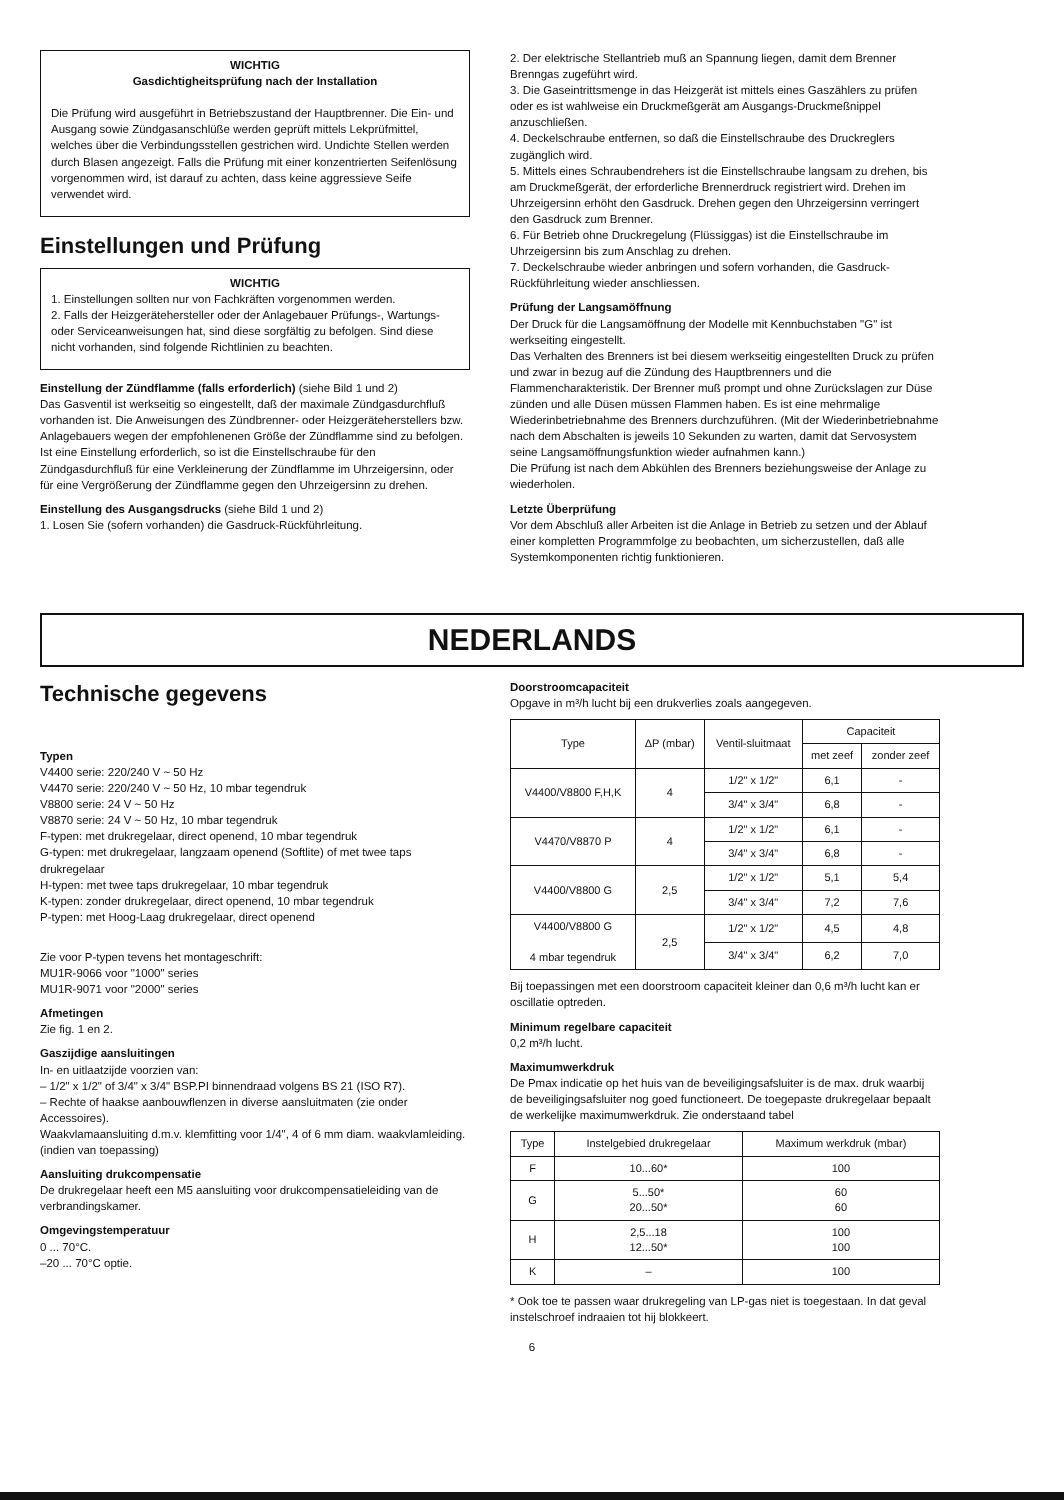WICHTIG
Gasdichtigheitsprüfung nach der Installation
Die Prüfung wird ausgeführt in Betriebszustand der Hauptbrenner. Die Ein- und Ausgang sowie Zündgasanschlüße werden geprüft mittels Lekprüfmittel, welches über die Verbindungsstellen gestrichen wird. Undichte Stellen werden durch Blasen angezeigt. Falls die Prüfung mit einer konzentrierten Seifenlösung vorgenommen wird, ist darauf zu achten, dass keine aggressieve Seife verwendet wird.
Einstellungen und Prüfung
WICHTIG
1. Einstellungen sollten nur von Fachkräften vorgenommen werden.
2. Falls der Heizgerätehersteller oder der Anlagebauer Prüfungs-, Wartungs- oder Serviceanweisungen hat, sind diese sorgfältig zu befolgen. Sind diese nicht vorhanden, sind folgende Richtlinien zu beachten.
Einstellung der Zündflamme (falls erforderlich) (siehe Bild 1 und 2)
Das Gasventil ist werkseitig so eingestellt, daß der maximale Zündgasdurchfluß vorhanden ist. Die Anweisungen des Zündbrenner- oder Heizgeräteherstellers bzw. Anlagebauers wegen der empfohlenenen Größe der Zündflamme sind zu befolgen.
Ist eine Einstellung erforderlich, so ist die Einstellschraube für den Zündgasdurchfluß für eine Verkleinerung der Zündflamme im Uhrzeigersinn, oder für eine Vergrößerung der Zündflamme gegen den Uhrzeigersinn zu drehen.
Einstellung des Ausgangsdrucks (siehe Bild 1 und 2)
1. Losen Sie (sofern vorhanden) die Gasdruck-Rückführleitung.
2. Der elektrische Stellantrieb muß an Spannung liegen, damit dem Brenner Brenngas zugeführt wird.
3. Die Gaseintrittsmenge in das Heizgerät ist mittels eines Gaszählers zu prüfen oder es ist wahlweise ein Druckmeßgerät am Ausgangs-Druckmeßnippel anzuschließen.
4. Deckelschraube entfernen, so daß die Einstellschraube des Druckreglers zugänglich wird.
5. Mittels eines Schraubendrehers ist die Einstellschraube langsam zu drehen, bis am Druckmeßgerät, der erforderliche Brennerdruck registriert wird. Drehen im Uhrzeigersinn erhöht den Gasdruck. Drehen gegen den Uhrzeigersinn verringert den Gasdruck zum Brenner.
6. Für Betrieb ohne Druckregelung (Flüssiggas) ist die Einstellschraube im Uhrzeigersinn bis zum Anschlag zu drehen.
7. Deckelschraube wieder anbringen und sofern vorhanden, die Gasdruck-Rückführleitung wieder anschliessen.
Prüfung der Langsamöffnung
Der Druck für die Langsamöffnung der Modelle mit Kennbuchstaben "G" ist werkseiting eingestellt.
Das Verhalten des Brenners ist bei diesem werkseitig eingestellten Druck zu prüfen und zwar in bezug auf die Zündung des Hauptbrenners und die Flammencharakteristik. Der Brenner muß prompt und ohne Zurückslagen zur Düse zünden und alle Düsen müssen Flammen haben. Es ist eine mehrmalige Wiederinbetriebnahme des Brenners durchzuführen. (Mit der Wiederinbetriebnahme nach dem Abschalten is jeweils 10 Sekunden zu warten, damit dat Servosystem seine Langsamöffnungsfunktion wieder aufnahmen kann.)
Die Prüfung ist nach dem Abkühlen des Brenners beziehungsweise der Anlage zu wiederholen.
Letzte Überprüfung
Vor dem Abschluß aller Arbeiten ist die Anlage in Betrieb zu setzen und der Ablauf einer kompletten Programmfolge zu beobachten, um sicherzustellen, daß alle Systemkomponenten richtig funktionieren.
NEDERLANDS
Technische gegevens
Typen
V4400 serie: 220/240 V ~ 50 Hz
V4470 serie: 220/240 V ~ 50 Hz, 10 mbar tegendruk
V8800 serie: 24 V ~ 50 Hz
V8870 serie: 24 V ~ 50 Hz, 10 mbar tegendruk
F-typen: met drukregelaar, direct openend, 10 mbar tegendruk
G-typen: met drukregelaar, langzaam openend (Softlite) of met twee taps drukregelaar
H-typen: met twee taps drukregelaar, 10 mbar tegendruk
K-typen: zonder drukregelaar, direct openend, 10 mbar tegendruk
P-typen: met Hoog-Laag drukregelaar, direct openend
Zie voor P-typen tevens het montageschrift:
MU1R-9066 voor "1000" series
MU1R-9071 voor "2000" series
Afmetingen
Zie fig. 1 en 2.
Gaszijdige aansluitingen
In- en uitlaatzijde voorzien van:
– 1/2" x 1/2" of 3/4" x 3/4" BSP.PI binnendraad volgens BS 21 (ISO R7).
– Rechte of haakse aanbouwflenzen in diverse aansluitmaten (zie onder Accessoires).
Waakvlamaansluiting d.m.v. klemfitting voor 1/4", 4 of 6 mm diam. waakvlamleiding. (indien van toepassing)
Aansluiting drukcompensatie
De drukregelaar heeft een M5 aansluiting voor drukcompensatieleiding van de verbrandingskamer.
Omgevingstemperatuur
0 ... 70°C.
–20 ... 70°C optie.
Doorstroomcapaciteit
Opgave in m³/h lucht bij een drukverlies zoals aangegeven.
| Type | ΔP (mbar) | Ventil-sluitmaat | Capaciteit | |
| --- | --- | --- | --- | --- |
| | | | met zeef | zonder zeef |
| V4400/V8800 F,H,K | 4 | 1/2" x 1/2" | 6,1 | - |
| | | 3/4" x 3/4" | 6,8 | - |
| V4470/V8870 P | 4 | 1/2" x 1/2" | 6,1 | - |
| | | 3/4" x 3/4" | 6,8 | - |
| V4400/V8800 G | 2,5 | 1/2" x 1/2" | 5,1 | 5,4 |
| | | 3/4" x 3/4" | 7,2 | 7,6 |
| V4400/V8800 G 4 mbar tegendruk | 2,5 | 1/2" x 1/2" | 4,5 | 4,8 |
| | | 3/4" x 3/4" | 6,2 | 7,0 |
Bij toepassingen met een doorstroom capaciteit kleiner dan 0,6 m³/h lucht kan er oscillatie optreden.
Minimum regelbare capaciteit
0,2 m³/h lucht.
Maximumwerkdruk
De Pmax indicatie op het huis van de beveiligingsafsluiter is de max. druk waarbij de beveiligingsafsluiter nog goed functioneert. De toegepaste drukregelaar bepaalt de werkelijke maximumwerkdruk. Zie onderstaand tabel
| Type | Instelgebied drukregelaar | Maximum werkdruk (mbar) |
| --- | --- | --- |
| F | 10...60* | 100 |
| G | 5...50* 20...50* | 60 60 |
| H | 2,5...18 12...50* | 100 100 |
| K | – | 100 |
* Ook toe te passen waar drukregeling van LP-gas niet is toegestaan. In dat geval instelschroef indraaien tot hij blokkeert.
6